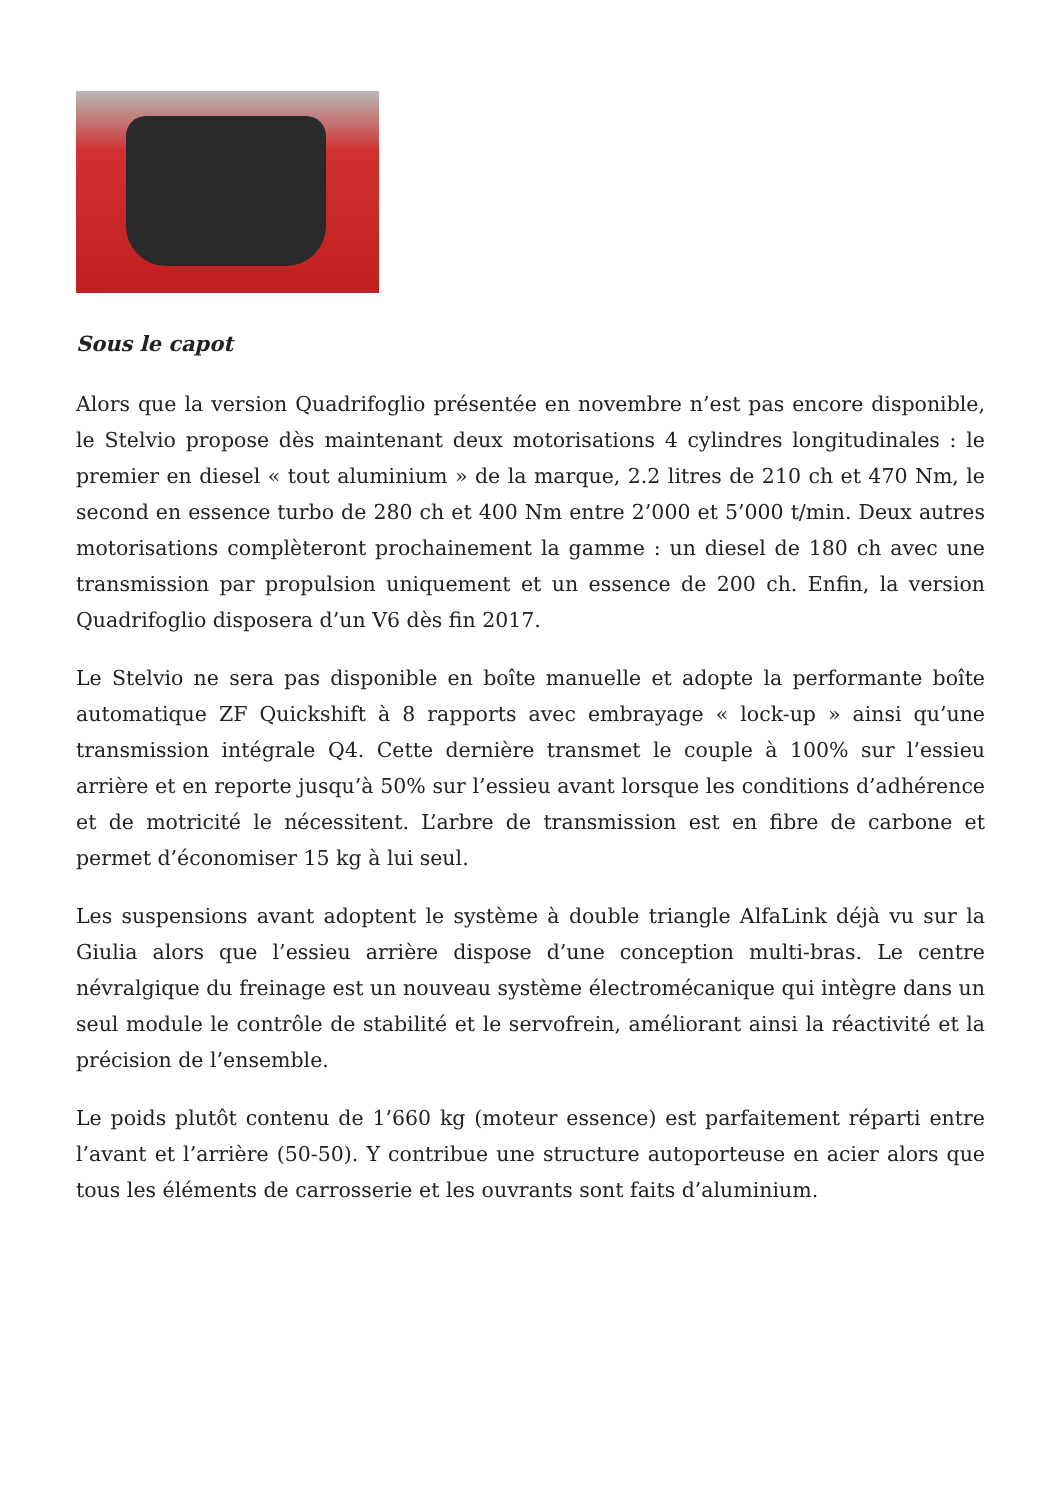Sous le capot
Alors que la version Quadrifoglio présentée en novembre n’est pas encore disponible, le Stelvio propose dès maintenant deux motorisations 4 cylindres longitudinales : le premier en diesel « tout aluminium » de la marque, 2.2 litres de 210 ch et 470 Nm, le second en essence turbo de 280 ch et 400 Nm entre 2’000 et 5’000 t/min. Deux autres motorisations complèteront prochainement la gamme : un diesel de 180 ch avec une transmission par propulsion uniquement et un essence de 200 ch. Enfin, la version Quadrifoglio disposera d’un V6 dès fin 2017.
Le Stelvio ne sera pas disponible en boîte manuelle et adopte la performante boîte automatique ZF Quickshift à 8 rapports avec embrayage « lock-up » ainsi qu’une transmission intégrale Q4. Cette dernière transmet le couple à 100% sur l’essieu arrière et en reporte jusqu’à 50% sur l’essieu avant lorsque les conditions d’adhérence et de motricité le nécessitent. L’arbre de transmission est en fibre de carbone et permet d’économiser 15 kg à lui seul.
Les suspensions avant adoptent le système à double triangle AlfaLink déjà vu sur la Giulia alors que l’essieu arrière dispose d’une conception multi-bras. Le centre névralgique du freinage est un nouveau système électromécanique qui intègre dans un seul module le contrôle de stabilité et le servofrein, améliorant ainsi la réactivité et la précision de l’ensemble.
Le poids plutôt contenu de 1’660 kg (moteur essence) est parfaitement réparti entre l’avant et l’arrière (50-50). Y contribue une structure autoporteuse en acier alors que tous les éléments de carrosserie et les ouvrants sont faits d’aluminium.